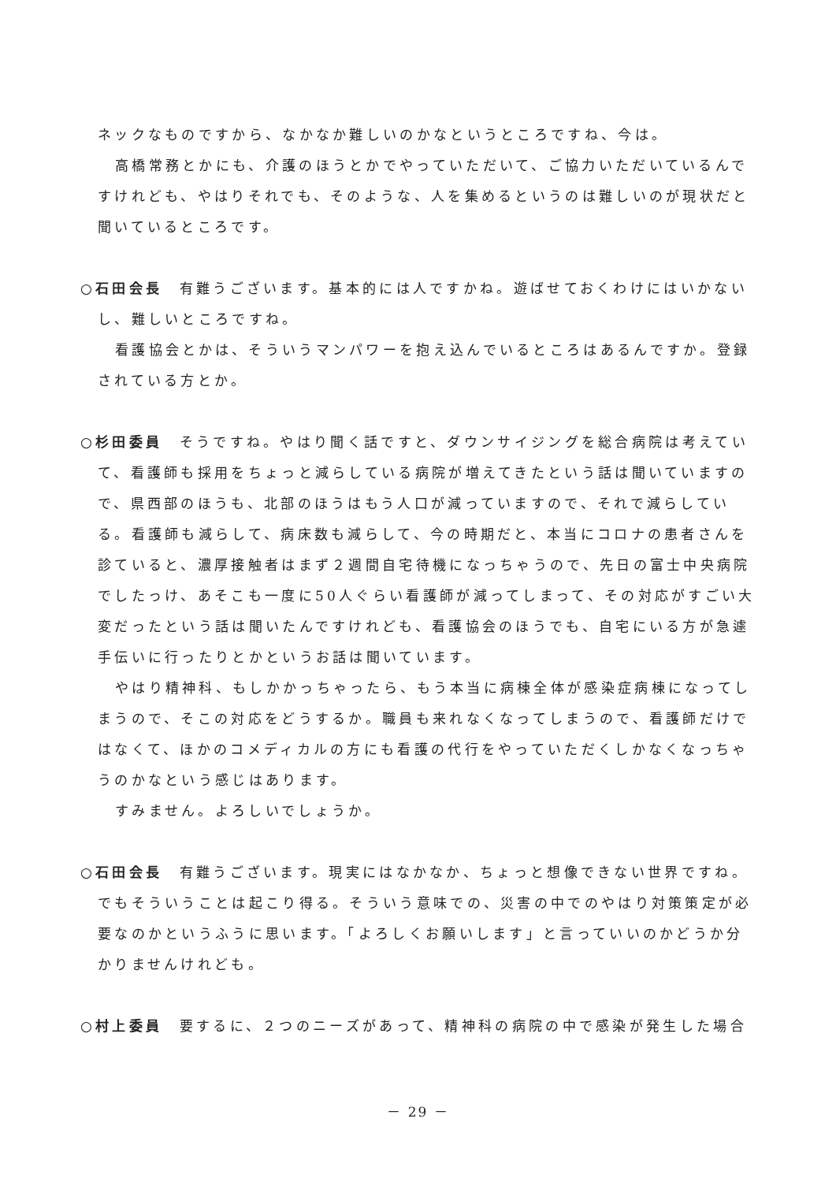ネックなものですから、なかなか難しいのかなというところですね、今は。
高橋常務とかにも、介護のほうとかでやっていただいて、ご協力いただいているんですけれども、やはりそれでも、そのような、人を集めるというのは難しいのが現状だと聞いているところです。
○石田会長　有難うございます。基本的には人ですかね。遊ばせておくわけにはいかないし、難しいところですね。
看護協会とかは、そういうマンパワーを抱え込んでいるところはあるんですか。登録されている方とか。
○杉田委員　そうですね。やはり聞く話ですと、ダウンサイジングを総合病院は考えていて、看護師も採用をちょっと減らしている病院が増えてきたという話は聞いていますので、県西部のほうも、北部のほうはもう人口が減っていますので、それで減らしている。看護師も減らして、病床数も減らして、今の時期だと、本当にコロナの患者さんを診ていると、濃厚接触者はまず２週間自宅待機になっちゃうので、先日の富士中央病院でしたっけ、あそこも一度に50人ぐらい看護師が減ってしまって、その対応がすごい大変だったという話は聞いたんですけれども、看護協会のほうでも、自宅にいる方が急遽手伝いに行ったりとかというお話は聞いています。
やはり精神科、もしかかっちゃったら、もう本当に病棟全体が感染症病棟になってしまうので、そこの対応をどうするか。職員も来れなくなってしまうので、看護師だけではなくて、ほかのコメディカルの方にも看護の代行をやっていただくしかなくなっちゃうのかなという感じはあります。
すみません。よろしいでしょうか。
○石田会長　有難うございます。現実にはなかなか、ちょっと想像できない世界ですね。でもそういうことは起こり得る。そういう意味での、災害の中でのやはり対策策定が必要なのかというふうに思います。「よろしくお願いします」と言っていいのかどうか分かりませんけれども。
○村上委員　要するに、２つのニーズがあって、精神科の病院の中で感染が発生した場合
－ 29 －